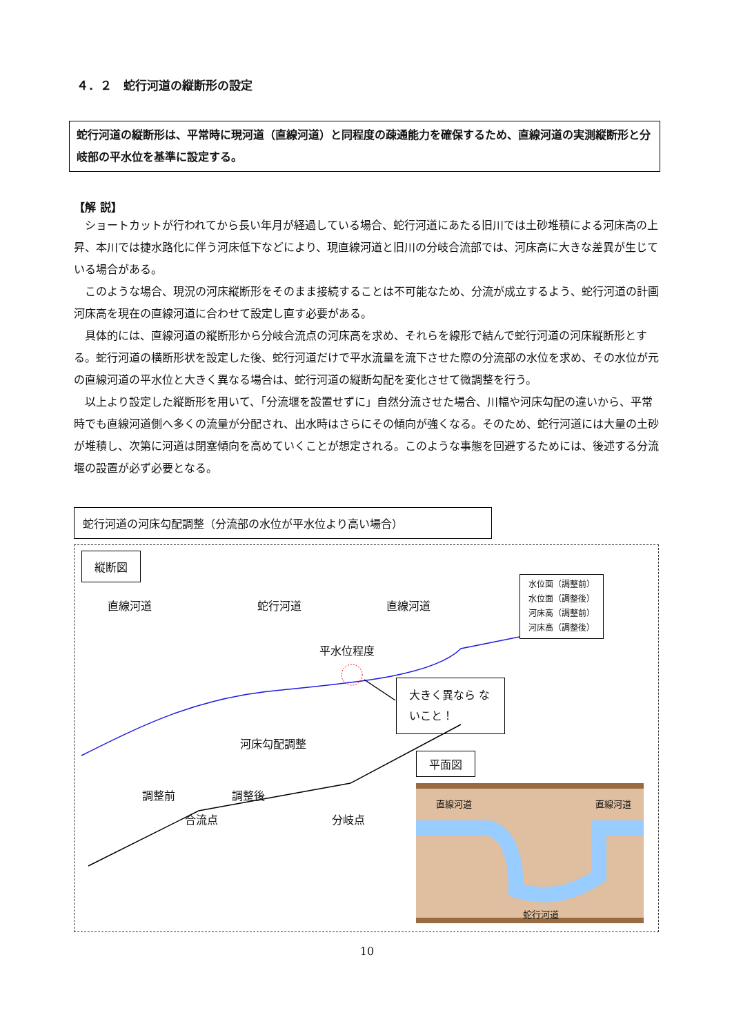４．２　蛇行河道の縦断形の設定
蛇行河道の縦断形は、平常時に現河道（直線河道）と同程度の疎通能力を確保するため、直線河道の実測縦断形と分岐部の平水位を基準に設定する。
【解 説】
ショートカットが行われてから長い年月が経過している場合、蛇行河道にあたる旧川では土砂堆積による河床高の上昇、本川では捷水路化に伴う河床低下などにより、現直線河道と旧川の分岐合流部では、河床高に大きな差異が生じている場合がある。
このような場合、現況の河床縦断形をそのまま接続することは不可能なため、分流が成立するよう、蛇行河道の計画河床高を現在の直線河道に合わせて設定し直す必要がある。
具体的には、直線河道の縦断形から分岐合流点の河床高を求め、それらを線形で結んで蛇行河道の河床縦断形とする。蛇行河道の横断形状を設定した後、蛇行河道だけで平水流量を流下させた際の分流部の水位を求め、その水位が元の直線河道の平水位と大きく異なる場合は、蛇行河道の縦断勾配を変化させて微調整を行う。
以上より設定した縦断形を用いて、「分流堰を設置せずに」自然分流させた場合、川幅や河床勾配の違いから、平常時でも直線河道側へ多くの流量が分配され、出水時はさらにその傾向が強くなる。そのため、蛇行河道には大量の土砂が堆積し、次第に河道は閉塞傾向を高めていくことが想定される。このような事態を回避するためには、後述する分流堰の設置が必ず必要となる。
蛇行河道の河床勾配調整（分流部の水位が平水位より高い場合）
縦断図
直線河道 蛇行河道 直線河道
平水位程度
大きく異なら ないこと！
河床勾配調整
調整前 調整後
合流点 分岐点
水位面（調整前）
水位面（調整後）
河床高（調整前）
河床高（調整後）
平面図
直線河道 直線河道
蛇行河道
10